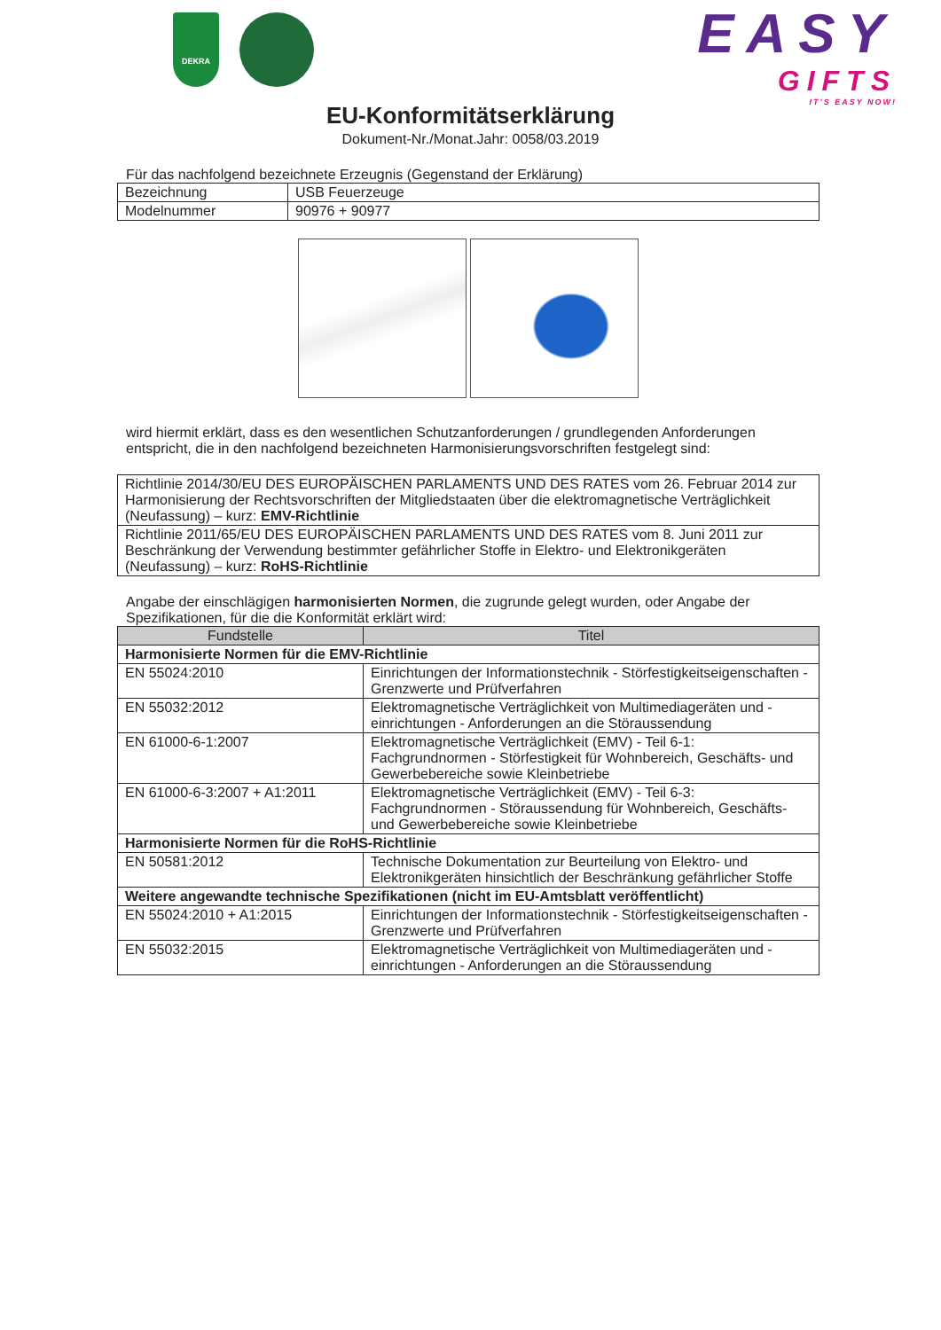DEKRA
EASY
GIFTS
IT'S EASY NOW!
EU-Konformitätserklärung
Dokument-Nr./Monat.Jahr: 0058/03.2019
Für das nachfolgend bezeichnete Erzeugnis (Gegenstand der Erklärung)
| Bezeichnung | USB Feuerzeuge |
| Modelnummer | 90976 + 90977 |
wird hiermit erklärt, dass es den wesentlichen Schutzanforderungen / grundlegenden Anforderungen entspricht, die in den nachfolgend bezeichneten Harmonisierungsvorschriften festgelegt sind:
| Richtlinie 2014/30/EU DES EUROPÄISCHEN PARLAMENTS UND DES RATES vom 26. Februar 2014 zur Harmonisierung der Rechtsvorschriften der Mitgliedstaaten über die elektromagnetische Verträglichkeit (Neufassung) – kurz: EMV-Richtlinie |
| Richtlinie 2011/65/EU DES EUROPÄISCHEN PARLAMENTS UND DES RATES vom 8. Juni 2011 zur Beschränkung der Verwendung bestimmter gefährlicher Stoffe in Elektro- und Elektronikgeräten (Neufassung) – kurz: RoHS-Richtlinie |
Angabe der einschlägigen harmonisierten Normen, die zugrunde gelegt wurden, oder Angabe der Spezifikationen, für die die Konformität erklärt wird:
| Fundstelle | Titel |
| --- | --- |
| Harmonisierte Normen für die EMV-Richtlinie | |
| EN 55024:2010 | Einrichtungen der Informationstechnik - Störfestigkeitseigenschaften - Grenzwerte und Prüfverfahren |
| EN 55032:2012 | Elektromagnetische Verträglichkeit von Multimediageräten und -einrichtungen - Anforderungen an die Störaussendung |
| EN 61000-6-1:2007 | Elektromagnetische Verträglichkeit (EMV) - Teil 6-1: Fachgrundnormen - Störfestigkeit für Wohnbereich, Geschäfts- und Gewerbebereiche sowie Kleinbetriebe |
| EN 61000-6-3:2007 + A1:2011 | Elektromagnetische Verträglichkeit (EMV) - Teil 6-3: Fachgrundnormen - Störaussendung für Wohnbereich, Geschäfts- und Gewerbebereiche sowie Kleinbetriebe |
| Harmonisierte Normen für die RoHS-Richtlinie | |
| EN 50581:2012 | Technische Dokumentation zur Beurteilung von Elektro- und Elektronikgeräten hinsichtlich der Beschränkung gefährlicher Stoffe |
| Weitere angewandte technische Spezifikationen (nicht im EU-Amtsblatt veröffentlicht) | |
| EN 55024:2010 + A1:2015 | Einrichtungen der Informationstechnik - Störfestigkeitseigenschaften - Grenzwerte und Prüfverfahren |
| EN 55032:2015 | Elektromagnetische Verträglichkeit von Multimediageräten und -einrichtungen - Anforderungen an die Störaussendung |